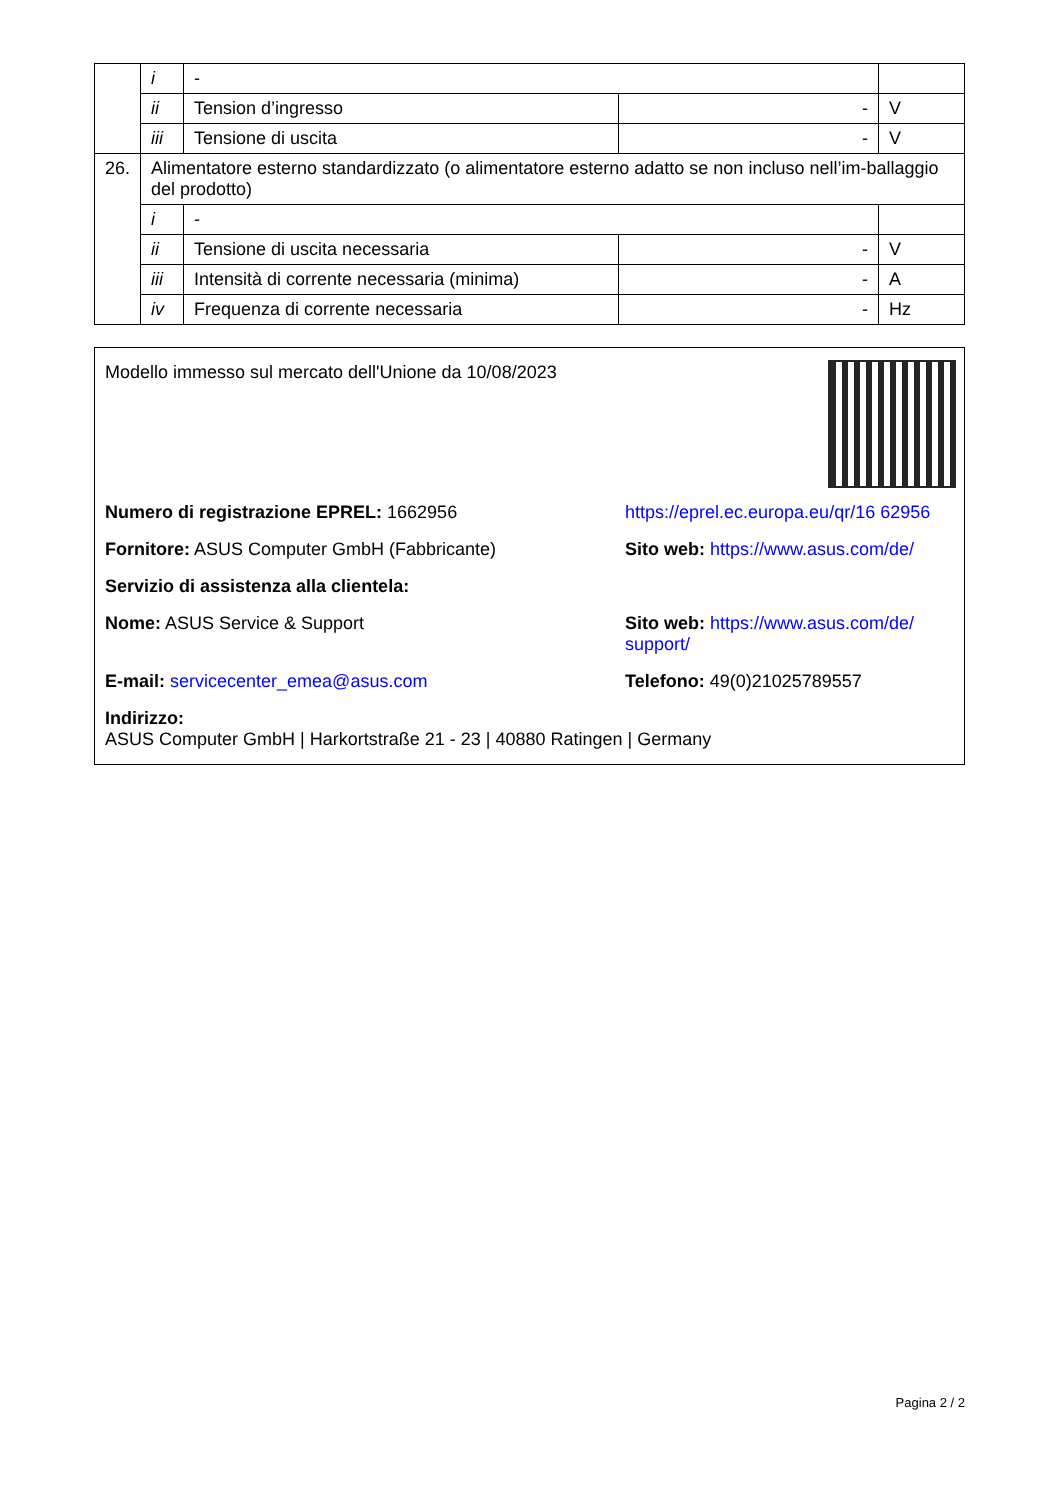| | i | - | | |
| | ii | Tension d’ingresso | - | V |
| | iii | Tensione di uscita | - | V |
| 26. | Alimentatore esterno standardizzato (o alimentatore esterno adatto se non incluso nell’im-ballaggio del prodotto) | | | |
| | i | - | | |
| | ii | Tensione di uscita necessaria | - | V |
| | iii | Intensità di corrente necessaria (minima) | - | A |
| | iv | Frequenza di corrente necessaria | - | Hz |
Modello immesso sul mercato dell'Unione da 10/08/2023
Numero di registrazione EPREL: 1662956 https://eprel.ec.europa.eu/qr/16 62956
Fornitore: ASUS Computer GmbH (Fabbricante) Sito web: https://www.asus.com/de/
Servizio di assistenza alla clientela:
Nome: ASUS Service & Support Sito web: https://www.asus.com/de/ support/
E-mail: servicecenter_emea@asus.com Telefono: 49(0)21025789557
Indirizzo:
ASUS Computer GmbH | Harkortstraße 21 - 23 | 40880 Ratingen | Germany
Pagina 2 / 2